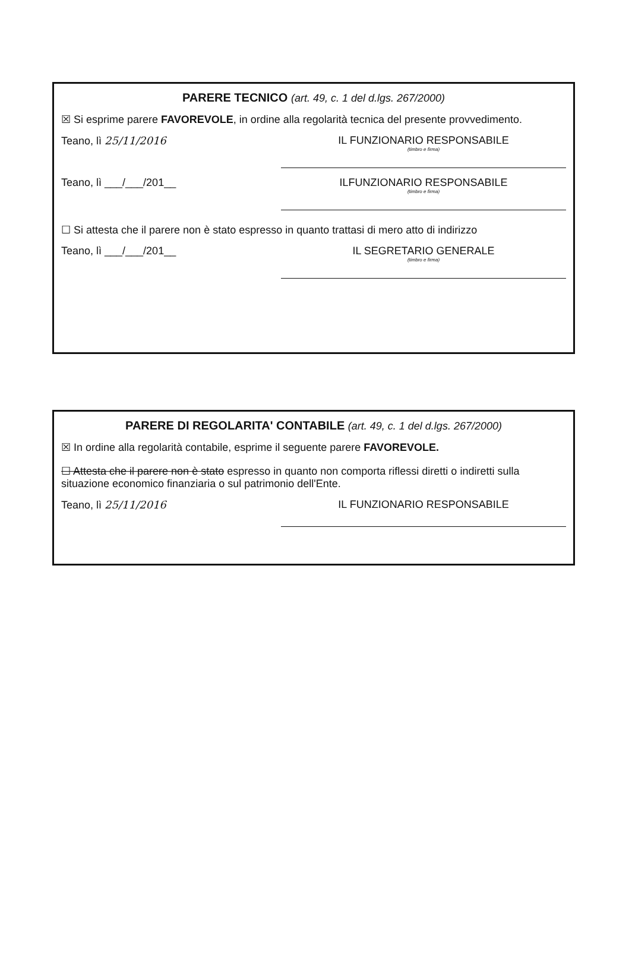PARERE TECNICO (art. 49, c. 1 del d.lgs. 267/2000)
☒ Si esprime parere FAVOREVOLE, in ordine alla regolarità tecnica del presente provvedimento.
Teano, lì 25/11/2016 IL FUNZIONARIO RESPONSABILE
(timbro e firma)
Teano, lì ___/___/201__ ILFUNZIONARIO RESPONSABILE
(timbro e firma)
☐ Si attesta che il parere non è stato espresso in quanto trattasi di mero atto di indirizzo
Teano, lì ___/___/201__ IL SEGRETARIO GENERALE
(timbro e firma)
PARERE DI REGOLARITA' CONTABILE (art. 49, c. 1 del d.lgs. 267/2000)
☒ In ordine alla regolarità contabile, esprime il seguente parere FAVOREVOLE.
☐ Attesta che il parere non è stato espresso in quanto non comporta riflessi diretti o indiretti sulla situazione economico finanziaria o sul patrimonio dell'Ente.
Teano, lì 25/11/2016 IL FUNZIONARIO RESPONSABILE